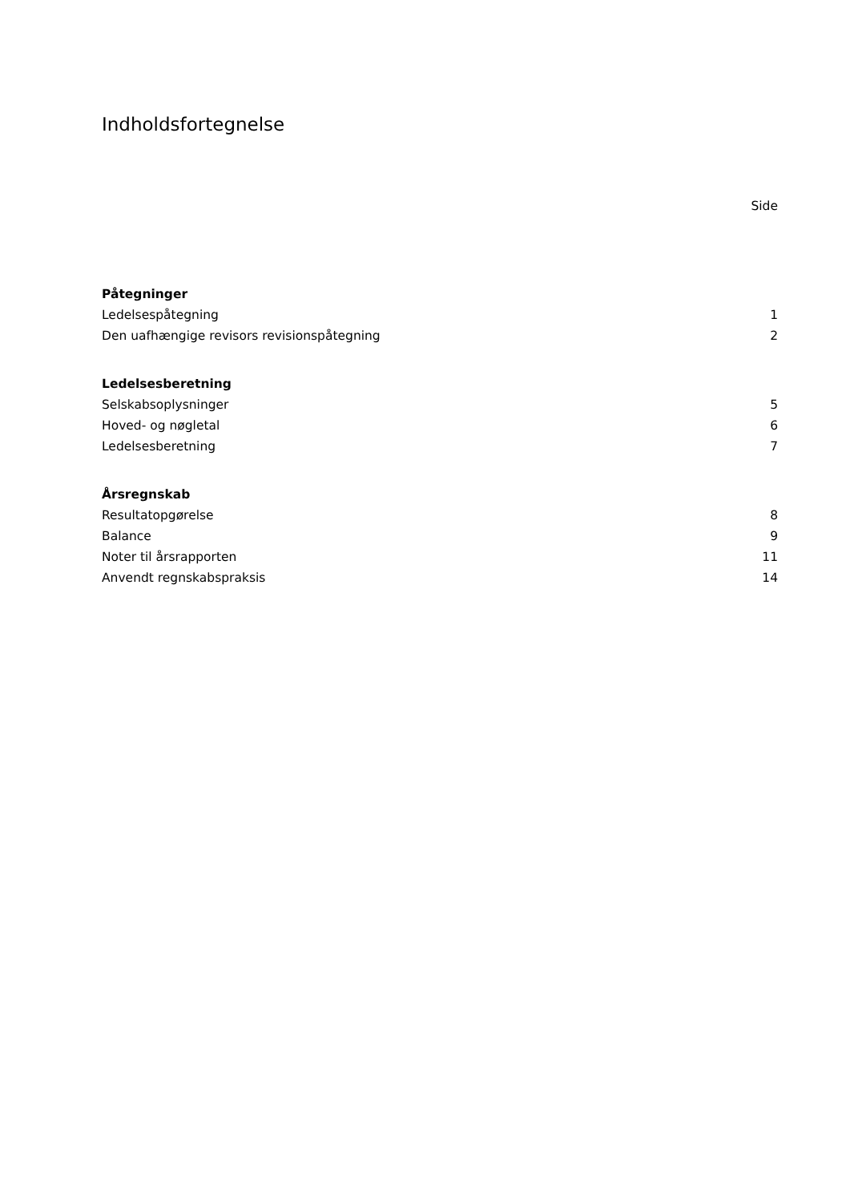Indholdsfortegnelse
Side
Påtegninger
Ledelsespåtegning 1
Den uafhængige revisors revisionspåtegning 2
Ledelsesberetning
Selskabsoplysninger 5
Hoved- og nøgletal 6
Ledelsesberetning 7
Årsregnskab
Resultatopgørelse 8
Balance 9
Noter til årsrapporten 11
Anvendt regnskabspraksis 14